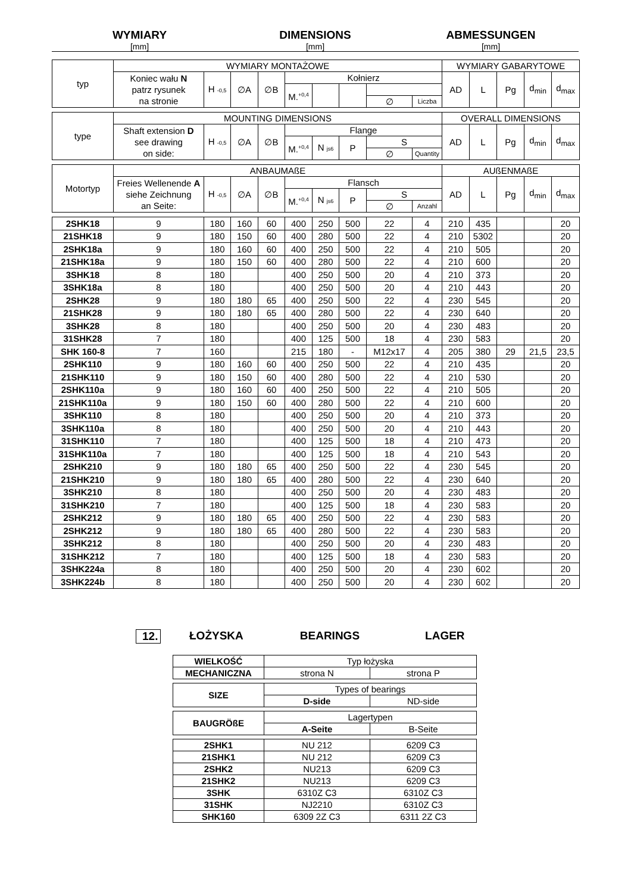WYMIARY
[mm]
DIMENSIONS
[mm]
ABMESSUNGEN
[mm]
| typ | WYMIARY MONTAŻOWE | | | | | | | | | WYMIARY GABARYTOWE | | | | |
| | Koniec wału N patrz rysunek na stronie | H -0,5 | ∅A | ∅B | Kołnierz | | | | | AD | L | Pg | d<sub>min</sub> | d<sub>max</sub> |
| | | | | | M.<sup>+0,4</sup> | | | | | | | | | |
| | | | | | | | | ∅ | Liczba | | | | | |
| type | MOUNTING DIMENSIONS | | | | | | | | | OVERALL DIMENSIONS | | | | |
| | Shaft extension D see drawing on side: | H -0,5 | ∅A | ∅B | Flange | | | | | AD | L | Pg | d<sub>min</sub> | d<sub>max</sub> |
| | | | | | M.<sup>+0,4</sup> | N js6 | P | S | | | | | | |
| | | | | | | | | ∅ | Quantity | | | | | |
| Motortyp | ANBAUMAßE | | | | | | | | | AUßENMAßE | | | | |
| | Freies Wellenende A siehe Zeichnung an Seite: | H -0,5 | ∅A | ∅B | Flansch | | | | | AD | L | Pg | d<sub>min</sub> | d<sub>max</sub> |
| | | | | | M.<sup>+0,4</sup> | N js6 | P | S | | | | | | |
| | | | | | | | | ∅ | Anzahl | | | | | |
| 2SHK18 | 9 | 180 | 160 | 60 | 400 | 250 | 500 | 22 | 4 | 210 | 435 | | | 20 |
| 21SHK18 | 9 | 180 | 150 | 60 | 400 | 280 | 500 | 22 | 4 | 210 | 5302 | | | 20 |
| 2SHK18a | 9 | 180 | 160 | 60 | 400 | 250 | 500 | 22 | 4 | 210 | 505 | | | 20 |
| 21SHK18a | 9 | 180 | 150 | 60 | 400 | 280 | 500 | 22 | 4 | 210 | 600 | | | 20 |
| 3SHK18 | 8 | 180 | | | 400 | 250 | 500 | 20 | 4 | 210 | 373 | | | 20 |
| 3SHK18a | 8 | 180 | | | 400 | 250 | 500 | 20 | 4 | 210 | 443 | | | 20 |
| 2SHK28 | 9 | 180 | 180 | 65 | 400 | 250 | 500 | 22 | 4 | 230 | 545 | | | 20 |
| 21SHK28 | 9 | 180 | 180 | 65 | 400 | 280 | 500 | 22 | 4 | 230 | 640 | | | 20 |
| 3SHK28 | 8 | 180 | | | 400 | 250 | 500 | 20 | 4 | 230 | 483 | | | 20 |
| 31SHK28 | 7 | 180 | | | 400 | 125 | 500 | 18 | 4 | 230 | 583 | | | 20 |
| SHK 160-8 | 7 | 160 | | | 215 | 180 | - | M12x17 | 4 | 205 | 380 | 29 | 21,5 | 23,5 |
| 2SHK110 | 9 | 180 | 160 | 60 | 400 | 250 | 500 | 22 | 4 | 210 | 435 | | | 20 |
| 21SHK110 | 9 | 180 | 150 | 60 | 400 | 280 | 500 | 22 | 4 | 210 | 530 | | | 20 |
| 2SHK110a | 9 | 180 | 160 | 60 | 400 | 250 | 500 | 22 | 4 | 210 | 505 | | | 20 |
| 21SHK110a | 9 | 180 | 150 | 60 | 400 | 280 | 500 | 22 | 4 | 210 | 600 | | | 20 |
| 3SHK110 | 8 | 180 | | | 400 | 250 | 500 | 20 | 4 | 210 | 373 | | | 20 |
| 3SHK110a | 8 | 180 | | | 400 | 250 | 500 | 20 | 4 | 210 | 443 | | | 20 |
| 31SHK110 | 7 | 180 | | | 400 | 125 | 500 | 18 | 4 | 210 | 473 | | | 20 |
| 31SHK110a | 7 | 180 | | | 400 | 125 | 500 | 18 | 4 | 210 | 543 | | | 20 |
| 2SHK210 | 9 | 180 | 180 | 65 | 400 | 250 | 500 | 22 | 4 | 230 | 545 | | | 20 |
| 21SHK210 | 9 | 180 | 180 | 65 | 400 | 280 | 500 | 22 | 4 | 230 | 640 | | | 20 |
| 3SHK210 | 8 | 180 | | | 400 | 250 | 500 | 20 | 4 | 230 | 483 | | | 20 |
| 31SHK210 | 7 | 180 | | | 400 | 125 | 500 | 18 | 4 | 230 | 583 | | | 20 |
| 2SHK212 | 9 | 180 | 180 | 65 | 400 | 250 | 500 | 22 | 4 | 230 | 583 | | | 20 |
| 2SHK212 | 9 | 180 | 180 | 65 | 400 | 280 | 500 | 22 | 4 | 230 | 583 | | | 20 |
| 3SHK212 | 8 | 180 | | | 400 | 250 | 500 | 20 | 4 | 230 | 483 | | | 20 |
| 31SHK212 | 7 | 180 | | | 400 | 125 | 500 | 18 | 4 | 230 | 583 | | | 20 |
| 3SHK224a | 8 | 180 | | | 400 | 250 | 500 | 20 | 4 | 230 | 602 | | | 20 |
| 3SHK224b | 8 | 180 | | | 400 | 250 | 500 | 20 | 4 | 230 | 602 | | | 20 |
12. ŁOŻYSKA BEARINGS LAGER
| WIELKOŚĆ | Typ łożyska | |
| MECHANICZNA | strona N | strona P |
| SIZE | Types of bearings | |
| | D-side | ND-side |
| BAUGRÖßE | Lagertypen | |
| | A-Seite | B-Seite |
| 2SHK1 | NU 212 | 6209 C3 |
| 21SHK1 | NU 212 | 6209 C3 |
| 2SHK2 | NU213 | 6209 C3 |
| 21SHK2 | NU213 | 6209 C3 |
| 3SHK | 6310Z C3 | 6310Z C3 |
| 31SHK | NJ2210 | 6310Z C3 |
| SHK160 | 6309 2Z C3 | 6311 2Z C3 |